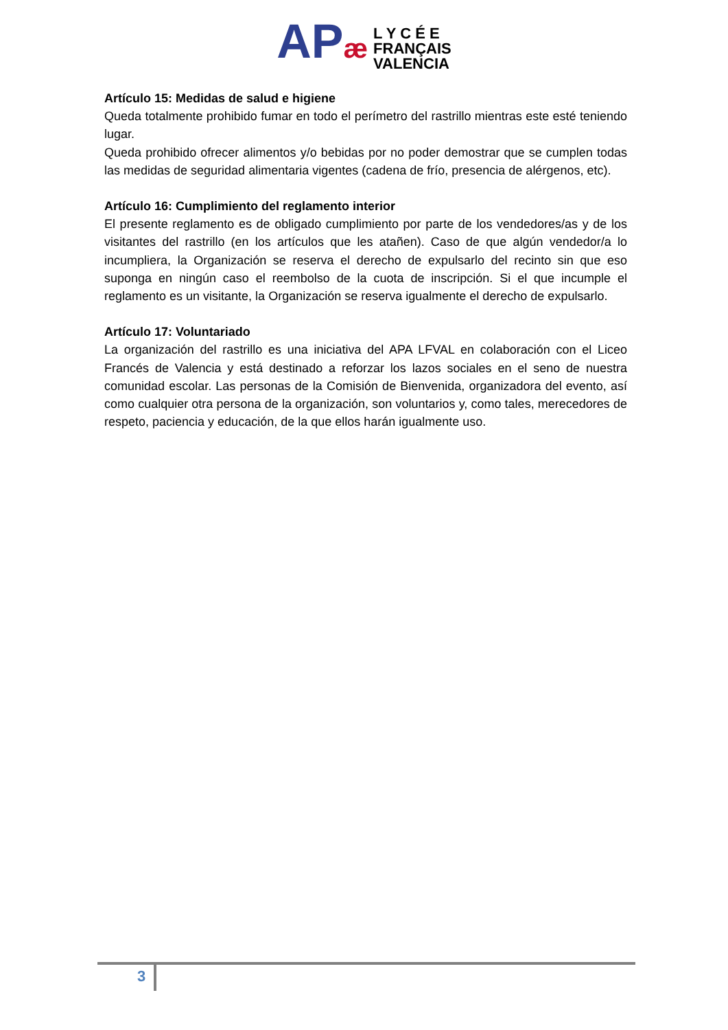APæ
L Y C É E
FRANÇAIS
VALENCIA
Artículo 15: Medidas de salud e higiene
Queda totalmente prohibido fumar en todo el perímetro del rastrillo mientras este esté teniendo lugar.
Queda prohibido ofrecer alimentos y/o bebidas por no poder demostrar que se cumplen todas las medidas de seguridad alimentaria vigentes (cadena de frío, presencia de alérgenos, etc).
Artículo 16: Cumplimiento del reglamento interior
El presente reglamento es de obligado cumplimiento por parte de los vendedores/as y de los visitantes del rastrillo (en los artículos que les atañen). Caso de que algún vendedor/a lo incumpliera, la Organización se reserva el derecho de expulsarlo del recinto sin que eso suponga en ningún caso el reembolso de la cuota de inscripción. Si el que incumple el reglamento es un visitante, la Organización se reserva igualmente el derecho de expulsarlo.
Artículo 17: Voluntariado
La organización del rastrillo es una iniciativa del APA LFVAL en colaboración con el Liceo Francés de Valencia y está destinado a reforzar los lazos sociales en el seno de nuestra comunidad escolar. Las personas de la Comisión de Bienvenida, organizadora del evento, así como cualquier otra persona de la organización, son voluntarios y, como tales, merecedores de respeto, paciencia y educación, de la que ellos harán igualmente uso.
3